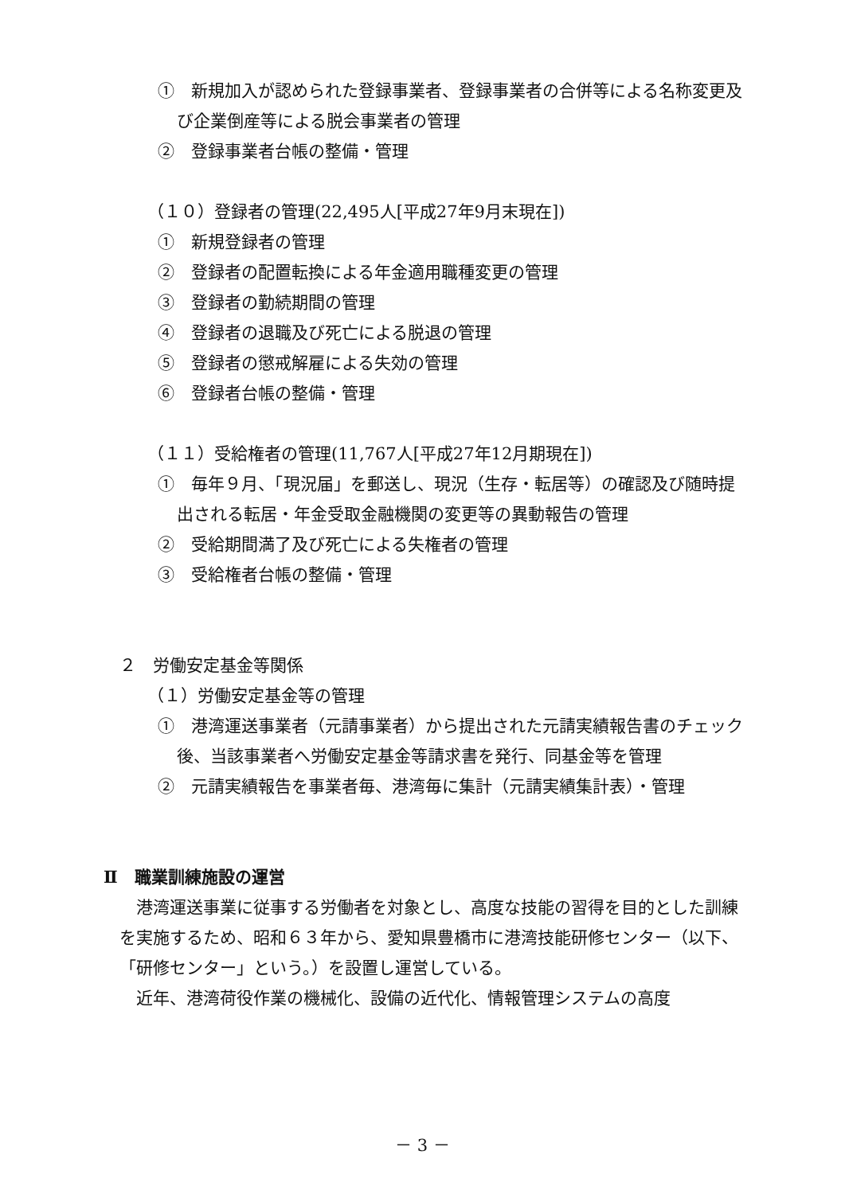①　新規加入が認められた登録事業者、登録事業者の合併等による名称変更及び企業倒産等による脱会事業者の管理
②　登録事業者台帳の整備・管理
（１０）登録者の管理(22,495人[平成27年9月末現在])
①　新規登録者の管理
②　登録者の配置転換による年金適用職種変更の管理
③　登録者の勤続期間の管理
④　登録者の退職及び死亡による脱退の管理
⑤　登録者の懲戒解雇による失効の管理
⑥　登録者台帳の整備・管理
（１１）受給権者の管理(11,767人[平成27年12月期現在])
①　毎年９月、「現況届」を郵送し、現況（生存・転居等）の確認及び随時提出される転居・年金受取金融機関の変更等の異動報告の管理
②　受給期間満了及び死亡による失権者の管理
③　受給権者台帳の整備・管理
２　労働安定基金等関係
（１）労働安定基金等の管理
①　港湾運送事業者（元請事業者）から提出された元請実績報告書のチェック後、当該事業者へ労働安定基金等請求書を発行、同基金等を管理
②　元請実績報告を事業者毎、港湾毎に集計（元請実績集計表）・管理
Ⅱ　職業訓練施設の運営
港湾運送事業に従事する労働者を対象とし、高度な技能の習得を目的とした訓練を実施するため、昭和６３年から、愛知県豊橋市に港湾技能研修センター（以下、「研修センター」という。）を設置し運営している。
近年、港湾荷役作業の機械化、設備の近代化、情報管理システムの高度
－ 3 －